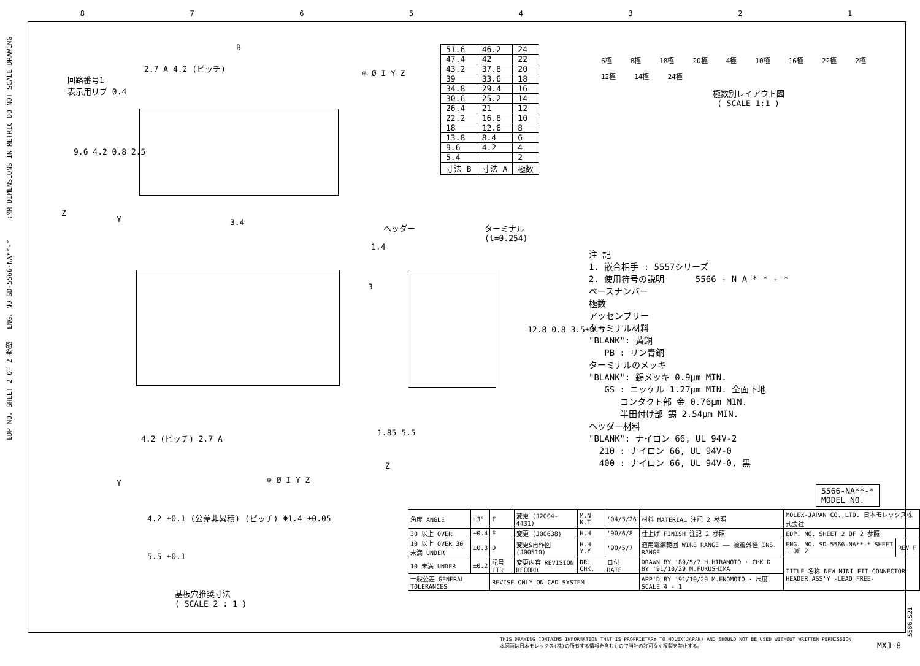87654321
EDP NO. SHEET 2 OF 2 参照 ENG. NO SD-5566-NA**-* :MM DIMENSIONS IN METRIC DO NOT SCALE DRAWING
回路番号1
表示用リブ 0.4
B
2.7 A 4.2 (ピッチ)
⊕ Ø I Y Z
9.6 4.2 0.8 2.5
Z
Y 3.4
| 51.6 | 46.2 | 24 |
| 47.4 | 42 | 22 |
| 43.2 | 37.8 | 20 |
| 39 | 33.6 | 18 |
| 34.8 | 29.4 | 16 |
| 30.6 | 25.2 | 14 |
| 26.4 | 21 | 12 |
| 22.2 | 16.8 | 10 |
| 18 | 12.6 | 8 |
| 13.8 | 8.4 | 6 |
| 9.6 | 4.2 | 4 |
| 5.4 | — | 2 |
| 寸法 B | 寸法 A | 極数 |
6極 8極 18極 20極 4極 10極 16極 22極 2極 12極 14極 24極
極数別レイアウト図
( SCALE 1:1 )
4.2 (ピッチ) 2.7 A
Y ⊕ Ø I Y Z
ヘッダー
ターミナル
(t=0.254)
1.4
3
12.8 0.8 3.5±0.5
1.85 5.5
Z
注 記
1. 嵌合相手 : 5557シリーズ
2. 使用符号の説明 5566 - N A * * - *
ベースナンバー
極数
アッセンブリー
ターミナル材料
"BLANK": 黄銅
PB : リン青銅
ターミナルのメッキ
"BLANK": 錫メッキ 0.9μm MIN.
GS : ニッケル 1.27μm MIN. 全面下地
コンタクト部 金 0.76μm MIN.
半田付け部 錫 2.54μm MIN.
ヘッダー材料
"BLANK": ナイロン 66, UL 94V-2
210 : ナイロン 66, UL 94V-0
400 : ナイロン 66, UL 94V-0, 黒
4.2 ±0.1 (公差非累積) (ピッチ) Φ1.4 ±0.05
5.5 ±0.1
基板穴推奨寸法
( SCALE 2 : 1 )
5566-NA**-*
MODEL NO.
| 角度 ANGLE | ±3° | F | 変更 (J2004-4431) | M.N K.T | '04/5/26 | 材料 MATERIAL 注記 2 参照 | MOLEX-JAPAN CO.,LTD. 日本モレックス株式会社 | |
| 30 以上 OVER | ±0.4 | E | 変更 (J00638) | H.H | '90/6/8 | 仕上げ FINISH 注記 2 参照 | EDP. NO. SHEET 2 OF 2 参照 | |
| 10 以上 OVER 30 未満 UNDER | ±0.3 | D | 変更&再作図 (J00510) | H.H Y.Y | '90/5/7 | 適用電線範囲 WIRE RANGE —— 被覆外径 INS. RANGE | ENG. NO. SD-5566-NA**-* SHEET 1 OF 2 | REV F |
| 10 未満 UNDER | ±0.2 | 記号 LTR | 変更内容 REVISION RECORD | DR. CHK. | 日付 DATE | DRAWN BY '89/5/7 H.HIRAMOTO · CHK'D BY '91/10/29 M.FUKUSHIMA | TITLE 名称 NEW MINI FIT CONNECTOR HEADER ASS'Y -LEAD FREE- | |
| 一般公差 GENERAL TOLERANCES | | REVISE ONLY ON CAD SYSTEM | | | | APP'D BY '91/10/29 M.ENOMOTO · 尺度 SCALE 4 - 1 | | |
THIS DRAWING CONTAINS INFORMATION THAT IS PROPRIETARY TO MOLEX(JAPAN) AND SHOULD NOT BE USED WITHOUT WRITTEN PERMISSION
本図面は日本モレックス(株)の所有する情報を含むもので当社の許可なく複製を禁止する。
MXJ-8
5566.S21